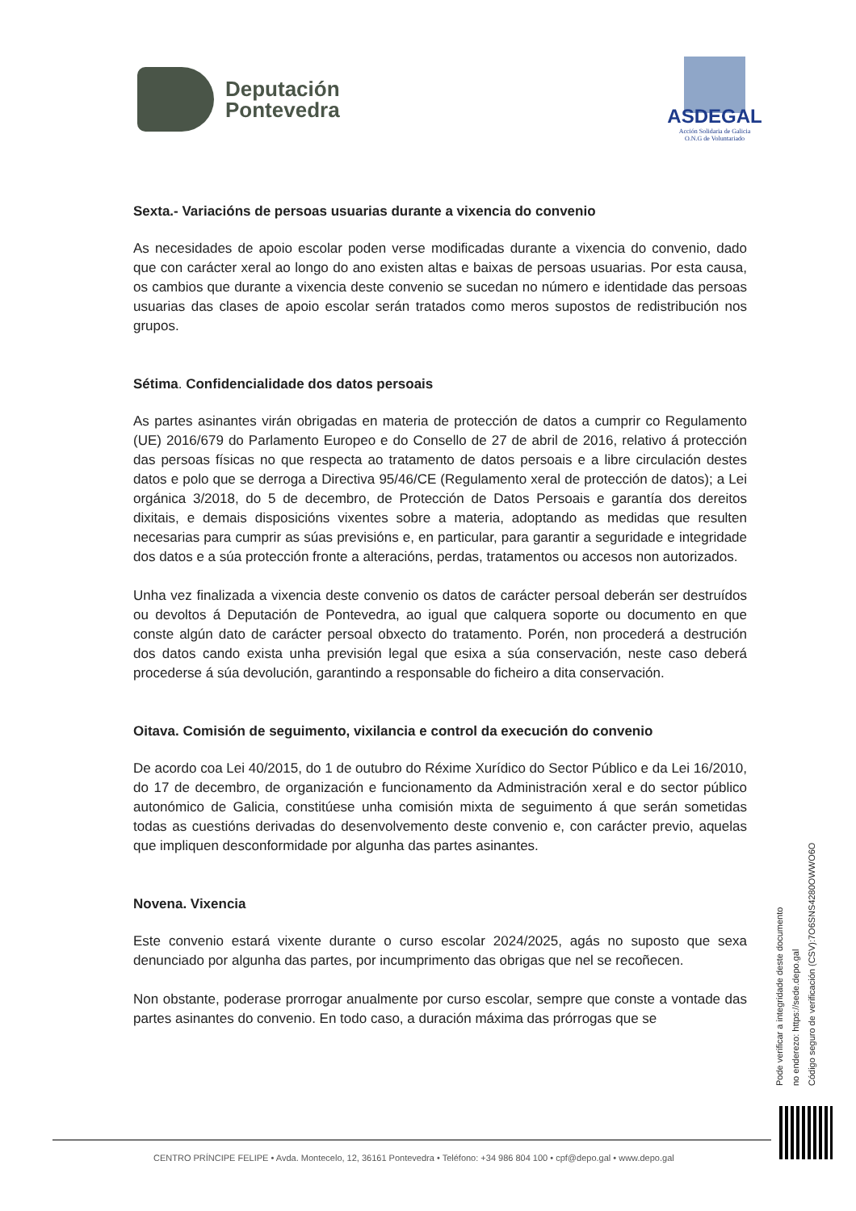Deputación
Pontevedra
ASDEGAL
Acción Solidaria de Galicia
O.N.G de Voluntariado
Sexta.- Variacións de persoas usuarias durante a vixencia do convenio
As necesidades de apoio escolar poden verse modificadas durante a vixencia do convenio, dado que con carácter xeral ao longo do ano existen altas e baixas de persoas usuarias. Por esta causa, os cambios que durante a vixencia deste convenio se sucedan no número e identidade das persoas usuarias das clases de apoio escolar serán tratados como meros supostos de redistribución nos grupos.
Sétima. Confidencialidade dos datos persoais
As partes asinantes virán obrigadas en materia de protección de datos a cumprir co Regulamento (UE) 2016/679 do Parlamento Europeo e do Consello de 27 de abril de 2016, relativo á protección das persoas físicas no que respecta ao tratamento de datos persoais e a libre circulación destes datos e polo que se derroga a Directiva 95/46/CE (Regulamento xeral de protección de datos); a Lei orgánica 3/2018, do 5 de decembro, de Protección de Datos Persoais e garantía dos dereitos dixitais, e demais disposicións vixentes sobre a materia, adoptando as medidas que resulten necesarias para cumprir as súas previsións e, en particular, para garantir a seguridade e integridade dos datos e a súa protección fronte a alteracións, perdas, tratamentos ou accesos non autorizados.
Unha vez finalizada a vixencia deste convenio os datos de carácter persoal deberán ser destruídos ou devoltos á Deputación de Pontevedra, ao igual que calquera soporte ou documento en que conste algún dato de carácter persoal obxecto do tratamento. Porén, non procederá a destrución dos datos cando exista unha previsión legal que esixa a súa conservación, neste caso deberá procederse á súa devolución, garantindo a responsable do ficheiro a dita conservación.
Oitava. Comisión de seguimento, vixilancia e control da execución do convenio
De acordo coa Lei 40/2015, do 1 de outubro do Réxime Xurídico do Sector Público e da Lei 16/2010, do 17 de decembro, de organización e funcionamento da Administración xeral e do sector público autonómico de Galicia, constitúese unha comisión mixta de seguimento á que serán sometidas todas as cuestións derivadas do desenvolvemento deste convenio e, con carácter previo, aquelas que impliquen desconformidade por algunha das partes asinantes.
Novena. Vixencia
Este convenio estará vixente durante o curso escolar 2024/2025, agás no suposto que sexa denunciado por algunha das partes, por incumprimento das obrigas que nel se recoñecen.
Non obstante, poderase prorrogar anualmente por curso escolar, sempre que conste a vontade das partes asinantes do convenio. En todo caso, a duración máxima das prórrogas que se
Pode verificar a integridade deste documento
no enderezo: https://sede.depo.gal
Código seguro de verificación (CSV):7O6SNS4280OWWO6O
CENTRO PRÍNCIPE FELIPE • Avda. Montecelo, 12, 36161 Pontevedra • Teléfono: +34 986 804 100 • cpf@depo.gal • www.depo.gal